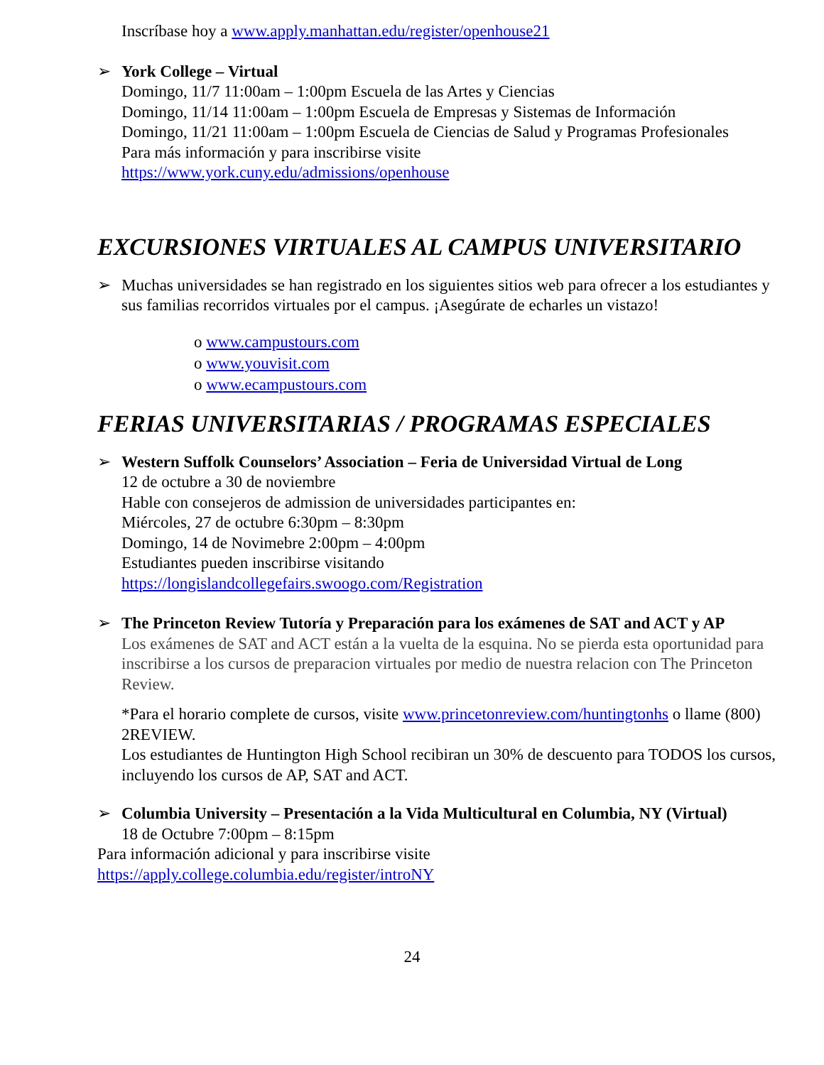Inscríbase hoy a www.apply.manhattan.edu/register/openhouse21
➢ York College – Virtual
Domingo, 11/7 11:00am – 1:00pm Escuela de las Artes y Ciencias
Domingo, 11/14 11:00am – 1:00pm Escuela de Empresas y Sistemas de Información
Domingo, 11/21 11:00am – 1:00pm Escuela de Ciencias de Salud y Programas Profesionales
Para más información y para inscribirse visite
https://www.york.cuny.edu/admissions/openhouse
EXCURSIONES VIRTUALES AL CAMPUS UNIVERSITARIO
➢ Muchas universidades se han registrado en los siguientes sitios web para ofrecer a los estudiantes y sus familias recorridos virtuales por el campus. ¡Asegúrate de echarles un vistazo!
o www.campustours.com
o www.youvisit.com
o www.ecampustours.com
FERIAS UNIVERSITARIAS / PROGRAMAS ESPECIALES
➢ Western Suffolk Counselors’ Association – Feria de Universidad Virtual de Long
12 de octubre a 30 de noviembre
Hable con consejeros de admission de universidades participantes en:
Miércoles, 27 de octubre 6:30pm – 8:30pm
Domingo, 14 de Novimebre 2:00pm – 4:00pm
Estudiantes pueden inscribirse visitando
https://longislandcollegefairs.swoogo.com/Registration
➢ The Princeton Review Tutoría y Preparación para los exámenes de SAT and ACT y AP
Los exámenes de SAT and ACT están a la vuelta de la esquina. No se pierda esta oportunidad para inscribirse a los cursos de preparacion virtuales por medio de nuestra relacion con The Princeton Review.
*Para el horario complete de cursos, visite www.princetonreview.com/huntingtonhs o llame (800) 2REVIEW.
Los estudiantes de Huntington High School recibiran un 30% de descuento para TODOS los cursos, incluyendo los cursos de AP, SAT and ACT.
➢ Columbia University – Presentación a la Vida Multicultural en Columbia, NY (Virtual)
18 de Octubre 7:00pm – 8:15pm
Para información adicional y para inscribirse visite
https://apply.college.columbia.edu/register/introNY
24